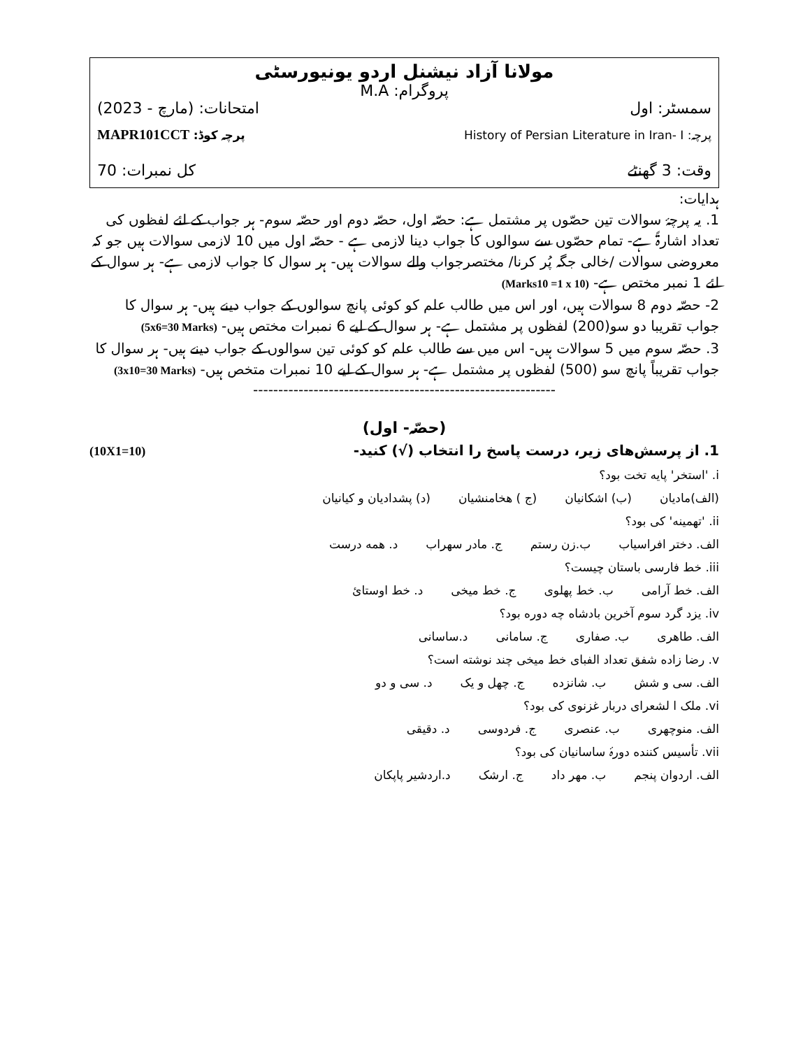مولانا آزاد نیشنل اردو یونیورسٹی
پروگرام: M.A
سمسٹر: اول امتحانات: (مارچ - 2023)
پرچہ: History of Persian Literature in Iran- I پرچہ کوڈ: MAPR101CCT
وقت: 3 گھنٹے کل نمبرات: 70
ہدایات:
1. یہ پرچۂ سوالات تین حصّوں پر مشتمل ہے: حصّہ اول، حصّہ دوم اور حصّہ سوم- ہر جواب کے لئے لفظوں کی تعداد اشارۃً ہے- تمام حصّوں سے سوالوں کا جواب دینا لازمی ہے - حصّہ اول میں 10 لازمی سوالات ہیں جو کہ معروضی سوالات /خالی جگہ پُر کرنا/ مختصرجواب والے سوالات ہیں- ہر سوال کا جواب لازمی ہے- ہر سوال کے لئے 1 نمبر مختص ہے- (Marks10 =1 x 10)
2- حصّہ دوم 8 سوالات ہیں، اور اس میں طالب علم کو کوئی پانچ سوالوں کے جواب دینے ہیں- ہر سوال کا جواب تقریبا دو سو(200) لفظوں پر مشتمل ہے- ہر سوال کے لیے 6 نمبرات مختص ہیں- (5x6=30 Marks)
3. حصّہ سوم میں 5 سوالات ہیں- اس میں سے طالب علم کو کوئی تین سوالوں کے جواب دینے ہیں- ہر سوال کا جواب تقریباً پانچ سو (500) لفظوں پر مشتمل ہے- ہر سوال کے لیے 10 نمبرات متخص ہیں- (3x10=30 Marks)
------------------------------------------------------------
(حصّہ- اول)
1. از پرسش‌های زیر، درست پاسخ را انتخاب (√) کنید- (10X1=10)
i. 'استخر' پایه تخت بود؟
(الف)مادیان (ب) اشکانیان (ج ) هخامنشیان (د) پشدادیان و کیانیان
ii. 'تهمینه' کی بود؟
الف. دختر افراسیاب ب.زن رستم ج. مادر سهراب د. همه درست
iii. خط فارسی باستان چیست؟
الف. خط آرامی ب. خط پهلوی ج. خط میخی د. خط اوستائ
iv. یزد گرد سوم آخرین بادشاه چه دوره بود؟
الف. طاهری ب. صفاری ج. سامانی د.ساسانی
v. رضا زاده شفق تعداد الفبای خط میخی چند نوشته است؟
الف. سی و شش ب. شانزده ج. چهل و یک د. سی و دو
vi. ملک ا لشعرای دربار غزنوی کی بود؟
الف. منوچهری ب. عنصری ج. فردوسی د. دقیقی
vii. تأسیس کننده دورۂ ساسانیان کی بود؟
الف. اردوان پنجم ب. مهر داد ج. ارشک د.اردشیر پاپکان